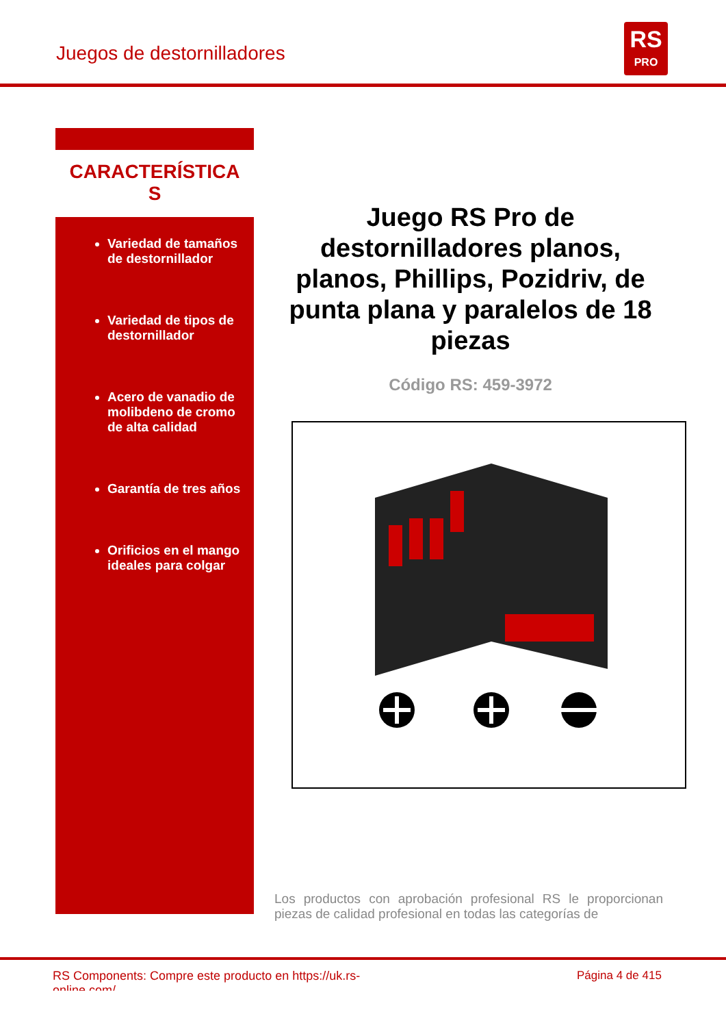Juegos de destornilladores
RS
PRO
CARACTERÍSTICA
S
Variedad de tamaños de destornillador
Variedad de tipos de destornillador
Acero de vanadio de molibdeno de cromo de alta calidad
Garantía de tres años
Orificios en el mango ideales para colgar
Juego RS Pro de destornilladores planos, planos, Phillips, Pozidriv, de punta plana y paralelos de 18 piezas
Código RS: 459-3972
Los productos con aprobación profesional RS le proporcionan piezas de calidad profesional en todas las categorías de
RS Components: Compre este producto en https://uk.rs-online.com/
Página 4 de 415